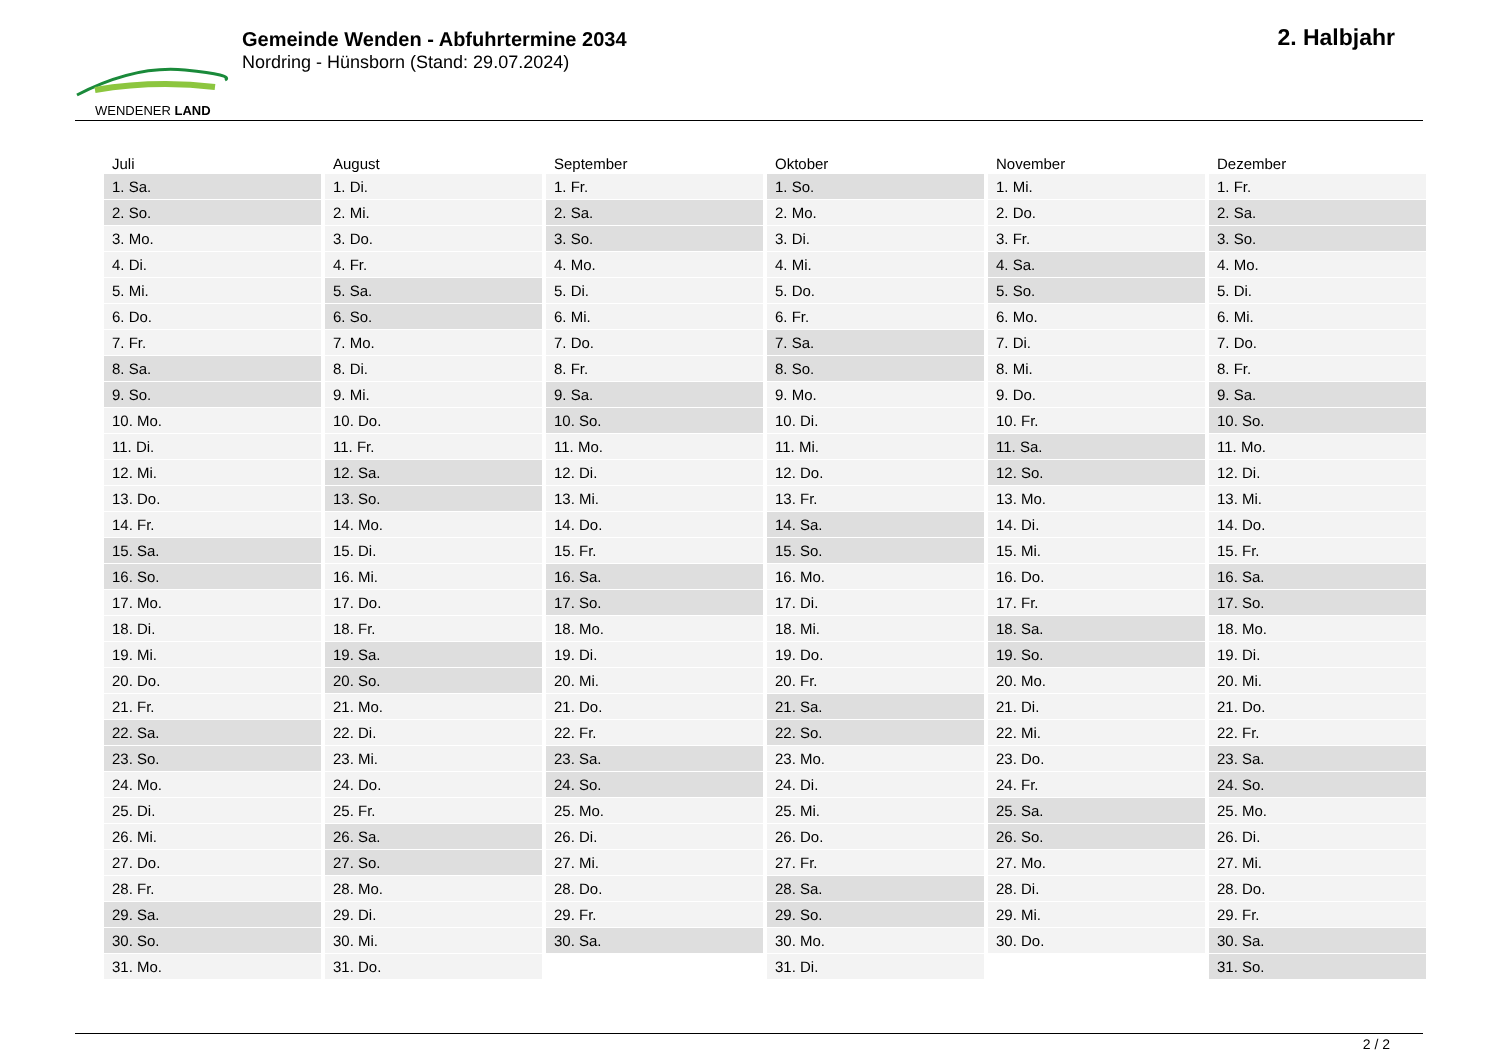WENDENER LAND
Gemeinde Wenden - Abfuhrtermine 2034
Nordring - Hünsborn (Stand: 29.07.2024)
2. Halbjahr
| Juli | August | September | Oktober | November | Dezember |
| --- | --- | --- | --- | --- | --- |
| 1. Sa. | 1. Di. | 1. Fr. | 1. So. | 1. Mi. | 1. Fr. |
| 2. So. | 2. Mi. | 2. Sa. | 2. Mo. | 2. Do. | 2. Sa. |
| 3. Mo. | 3. Do. | 3. So. | 3. Di. | 3. Fr. | 3. So. |
| 4. Di. | 4. Fr. | 4. Mo. | 4. Mi. | 4. Sa. | 4. Mo. |
| 5. Mi. | 5. Sa. | 5. Di. | 5. Do. | 5. So. | 5. Di. |
| 6. Do. | 6. So. | 6. Mi. | 6. Fr. | 6. Mo. | 6. Mi. |
| 7. Fr. | 7. Mo. | 7. Do. | 7. Sa. | 7. Di. | 7. Do. |
| 8. Sa. | 8. Di. | 8. Fr. | 8. So. | 8. Mi. | 8. Fr. |
| 9. So. | 9. Mi. | 9. Sa. | 9. Mo. | 9. Do. | 9. Sa. |
| 10. Mo. | 10. Do. | 10. So. | 10. Di. | 10. Fr. | 10. So. |
| 11. Di. | 11. Fr. | 11. Mo. | 11. Mi. | 11. Sa. | 11. Mo. |
| 12. Mi. | 12. Sa. | 12. Di. | 12. Do. | 12. So. | 12. Di. |
| 13. Do. | 13. So. | 13. Mi. | 13. Fr. | 13. Mo. | 13. Mi. |
| 14. Fr. | 14. Mo. | 14. Do. | 14. Sa. | 14. Di. | 14. Do. |
| 15. Sa. | 15. Di. | 15. Fr. | 15. So. | 15. Mi. | 15. Fr. |
| 16. So. | 16. Mi. | 16. Sa. | 16. Mo. | 16. Do. | 16. Sa. |
| 17. Mo. | 17. Do. | 17. So. | 17. Di. | 17. Fr. | 17. So. |
| 18. Di. | 18. Fr. | 18. Mo. | 18. Mi. | 18. Sa. | 18. Mo. |
| 19. Mi. | 19. Sa. | 19. Di. | 19. Do. | 19. So. | 19. Di. |
| 20. Do. | 20. So. | 20. Mi. | 20. Fr. | 20. Mo. | 20. Mi. |
| 21. Fr. | 21. Mo. | 21. Do. | 21. Sa. | 21. Di. | 21. Do. |
| 22. Sa. | 22. Di. | 22. Fr. | 22. So. | 22. Mi. | 22. Fr. |
| 23. So. | 23. Mi. | 23. Sa. | 23. Mo. | 23. Do. | 23. Sa. |
| 24. Mo. | 24. Do. | 24. So. | 24. Di. | 24. Fr. | 24. So. |
| 25. Di. | 25. Fr. | 25. Mo. | 25. Mi. | 25. Sa. | 25. Mo. |
| 26. Mi. | 26. Sa. | 26. Di. | 26. Do. | 26. So. | 26. Di. |
| 27. Do. | 27. So. | 27. Mi. | 27. Fr. | 27. Mo. | 27. Mi. |
| 28. Fr. | 28. Mo. | 28. Do. | 28. Sa. | 28. Di. | 28. Do. |
| 29. Sa. | 29. Di. | 29. Fr. | 29. So. | 29. Mi. | 29. Fr. |
| 30. So. | 30. Mi. | 30. Sa. | 30. Mo. | 30. Do. | 30. Sa. |
| 31. Mo. | 31. Do. | | 31. Di. | | 31. So. |
2 / 2